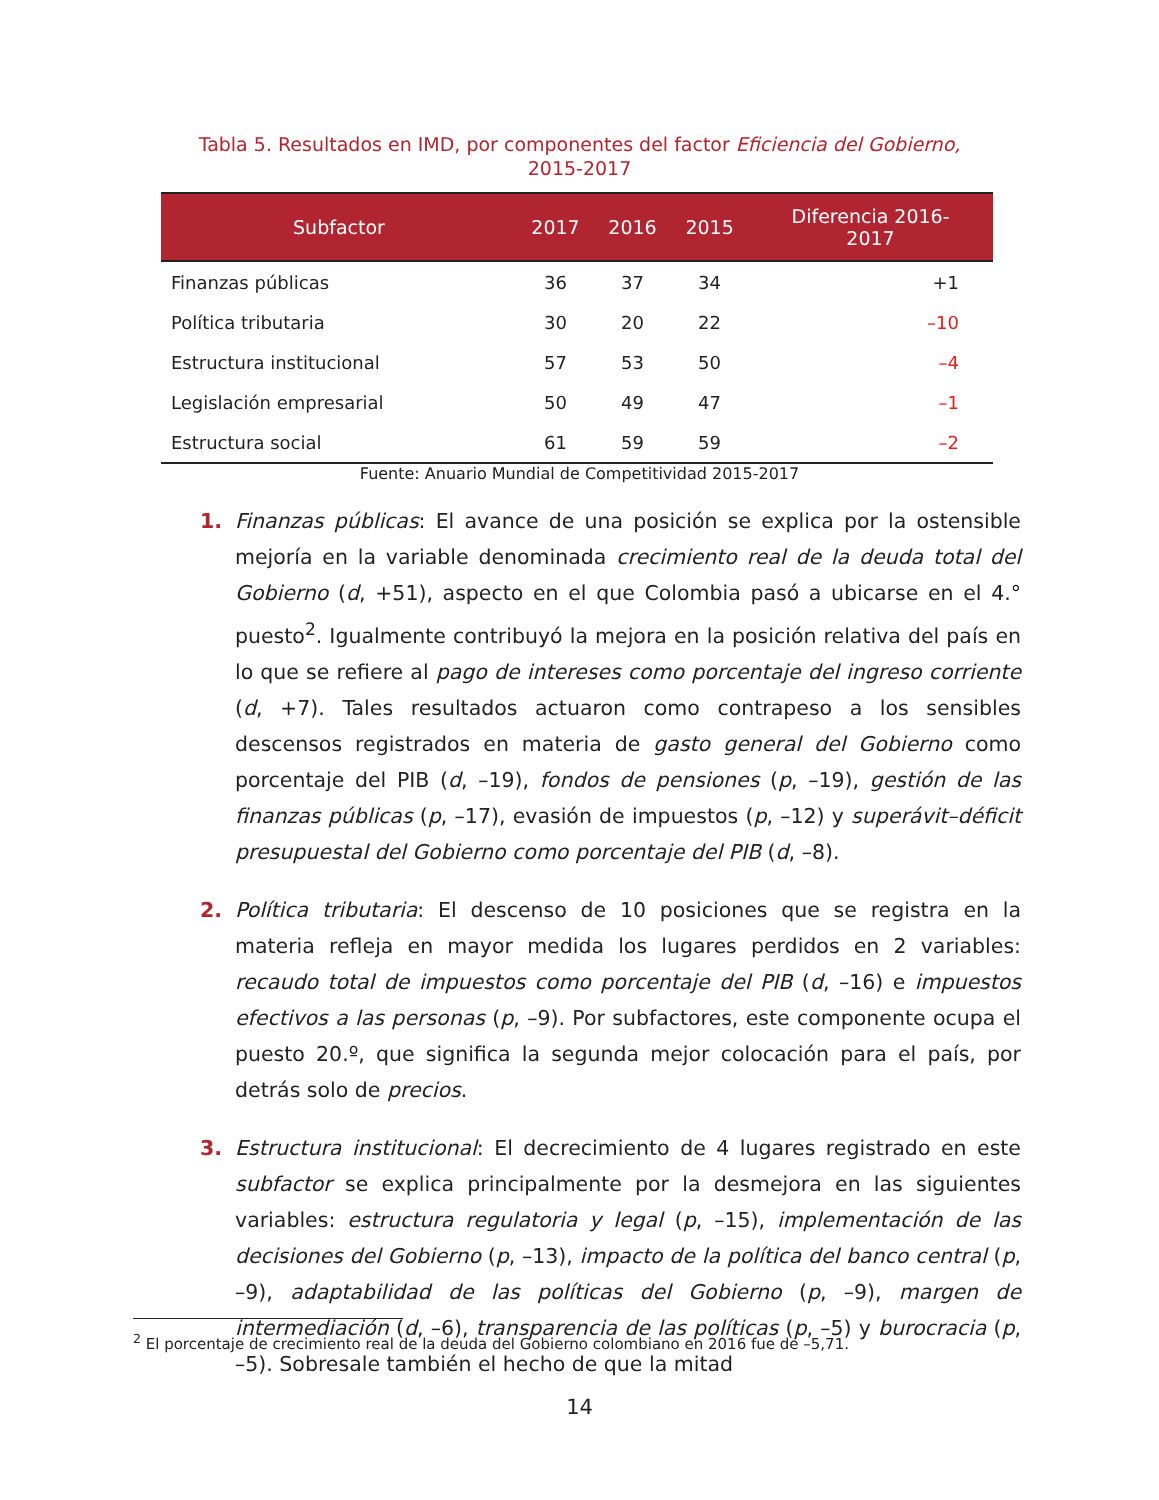Tabla 5. Resultados en IMD, por componentes del factor Eficiencia del Gobierno,
2015-2017
| Subfactor | 2017 | 2016 | 2015 | Diferencia 2016- 2017 |
| --- | --- | --- | --- | --- |
| Finanzas públicas | 36 | 37 | 34 | +1 |
| Política tributaria | 30 | 20 | 22 | –10 |
| Estructura institucional | 57 | 53 | 50 | –4 |
| Legislación empresarial | 50 | 49 | 47 | –1 |
| Estructura social | 61 | 59 | 59 | –2 |
Fuente: Anuario Mundial de Competitividad 2015-2017
1. Finanzas públicas: El avance de una posición se explica por la ostensible mejoría en la variable denominada crecimiento real de la deuda total del Gobierno (d, +51), aspecto en el que Colombia pasó a ubicarse en el 4.° puesto<sup>2</sup>. Igualmente contribuyó la mejora en la posición relativa del país en lo que se refiere al pago de intereses como porcentaje del ingreso corriente (d, +7). Tales resultados actuaron como contrapeso a los sensibles descensos registrados en materia de gasto general del Gobierno como porcentaje del PIB (d, –19), fondos de pensiones (p, –19), gestión de las finanzas públicas (p, –17), evasión de impuestos (p, –12) y superávit–déficit presupuestal del Gobierno como porcentaje del PIB (d, –8).
2. Política tributaria: El descenso de 10 posiciones que se registra en la materia refleja en mayor medida los lugares perdidos en 2 variables: recaudo total de impuestos como porcentaje del PIB (d, –16) e impuestos efectivos a las personas (p, –9). Por subfactores, este componente ocupa el puesto 20.º, que significa la segunda mejor colocación para el país, por detrás solo de precios.
3. Estructura institucional: El decrecimiento de 4 lugares registrado en este subfactor se explica principalmente por la desmejora en las siguientes variables: estructura regulatoria y legal (p, –15), implementación de las decisiones del Gobierno (p, –13), impacto de la política del banco central (p, –9), adaptabilidad de las políticas del Gobierno (p, –9), margen de intermediación (d, –6), transparencia de las políticas (p, –5) y burocracia (p, –5). Sobresale también el hecho de que la mitad
<sup>2</sup> El porcentaje de crecimiento real de la deuda del Gobierno colombiano en 2016 fue de –5,71.
14